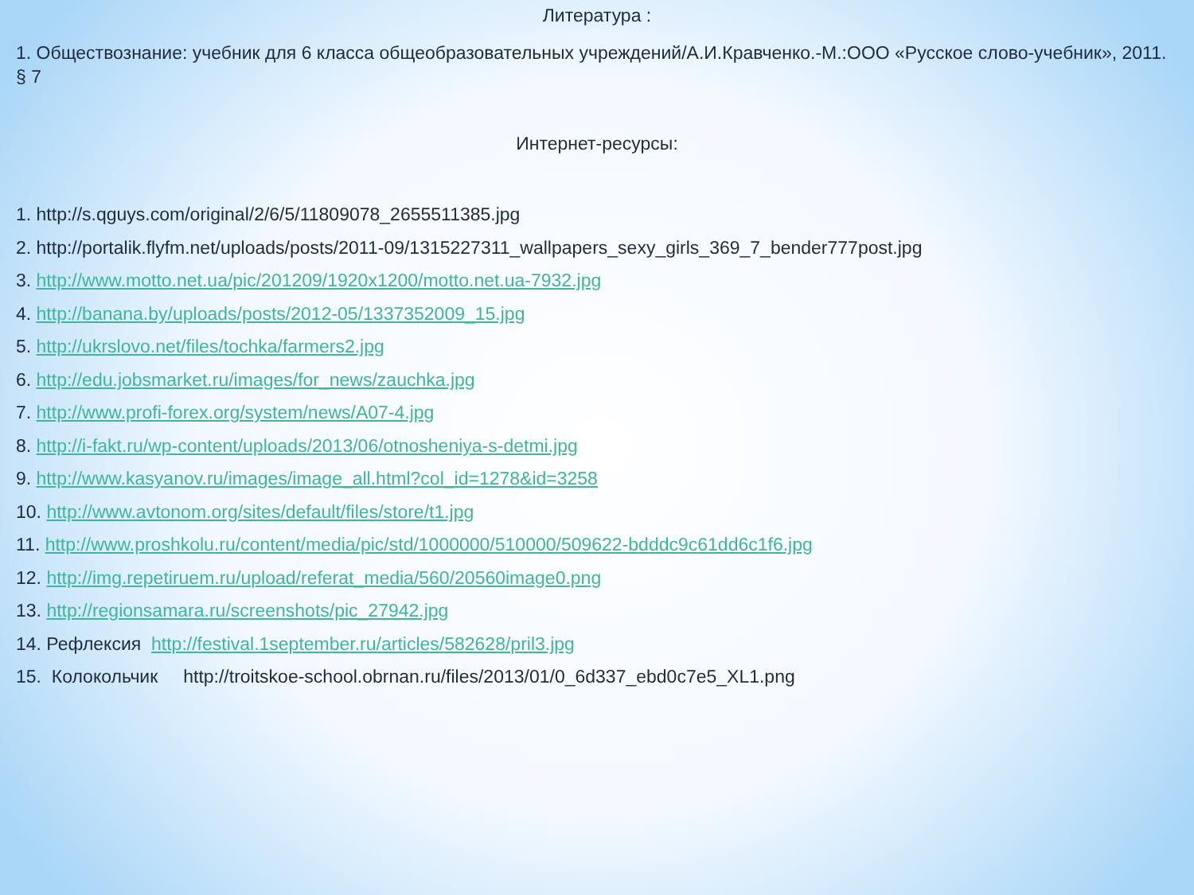Литература :
1. Обществознание: учебник для 6 класса общеобразовательных учреждений/А.И.Кравченко.-М.:ООО «Русское слово-учебник», 2011. § 7
Интернет-ресурсы:
1. http://s.qguys.com/original/2/6/5/11809078_2655511385.jpg
2. http://portalik.flyfm.net/uploads/posts/2011-09/1315227311_wallpapers_sexy_girls_369_7_bender777post.jpg
3. http://www.motto.net.ua/pic/201209/1920x1200/motto.net.ua-7932.jpg
4. http://banana.by/uploads/posts/2012-05/1337352009_15.jpg
5. http://ukrslovo.net/files/tochka/farmers2.jpg
6. http://edu.jobsmarket.ru/images/for_news/zauchka.jpg
7. http://www.profi-forex.org/system/news/A07-4.jpg
8. http://i-fakt.ru/wp-content/uploads/2013/06/otnosheniya-s-detmi.jpg
9. http://www.kasyanov.ru/images/image_all.html?col_id=1278&id=3258
10. http://www.avtonom.org/sites/default/files/store/t1.jpg
11. http://www.proshkolu.ru/content/media/pic/std/1000000/510000/509622-bdddc9c61dd6c1f6.jpg
12. http://img.repetiruem.ru/upload/referat_media/560/20560image0.png
13. http://regionsamara.ru/screenshots/pic_27942.jpg
14. Рефлексия http://festival.1september.ru/articles/582628/pril3.jpg
15. Колокольчик http://troitskoe-school.obrnan.ru/files/2013/01/0_6d337_ebd0c7e5_XL1.png